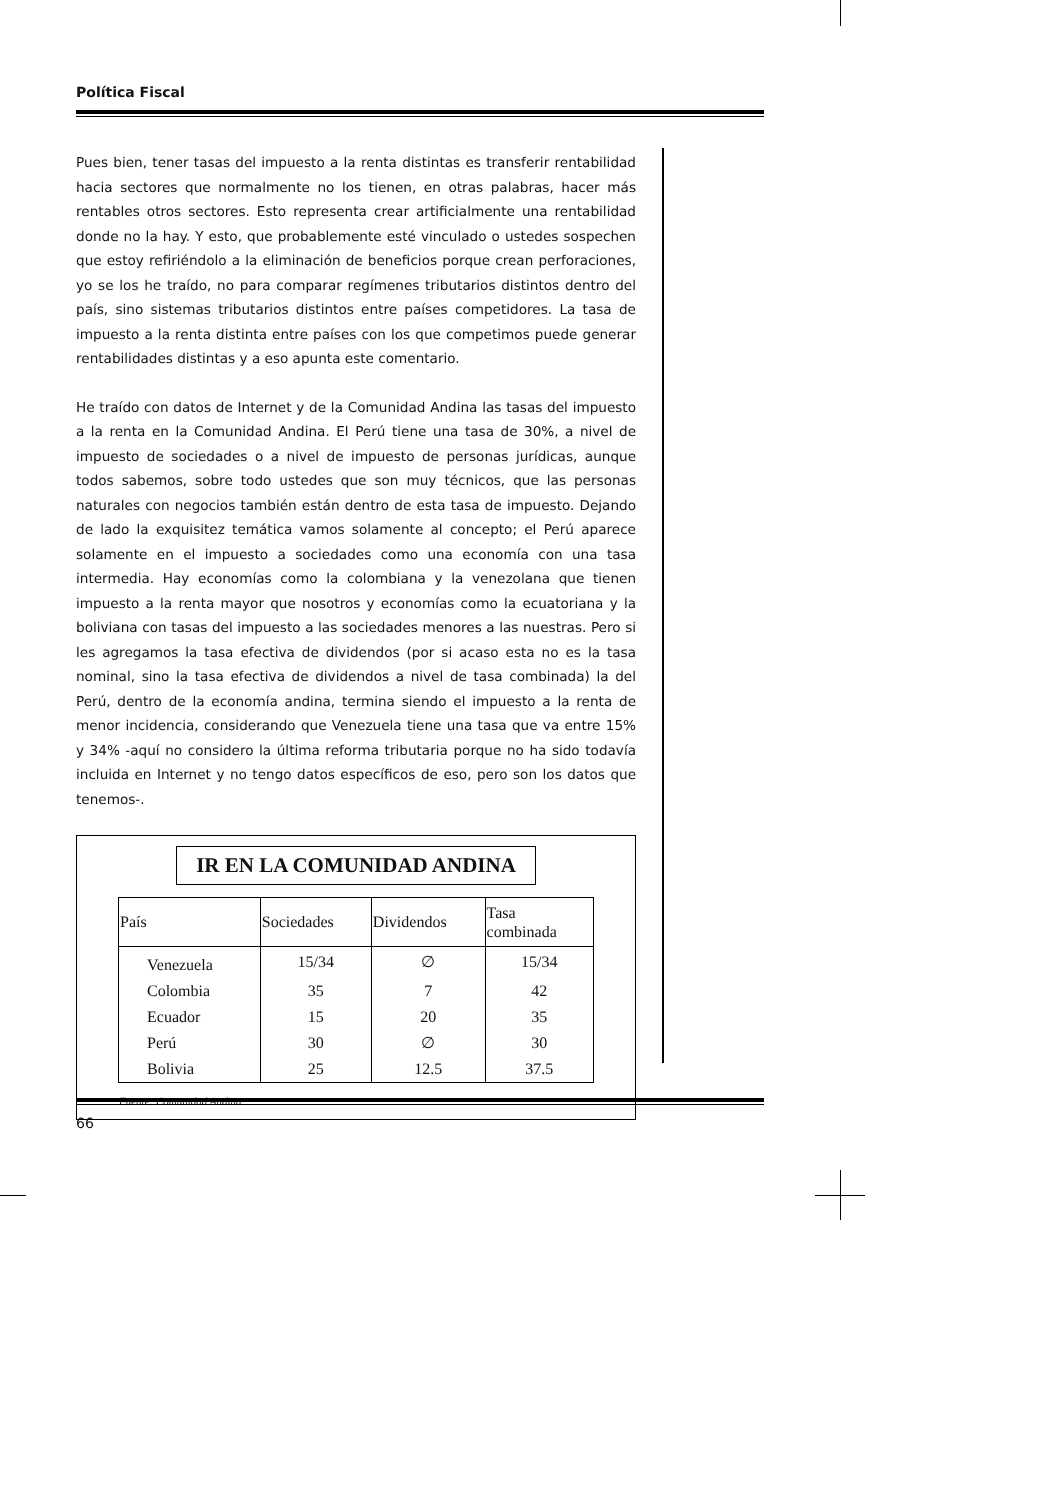Política Fiscal
Pues bien, tener tasas del impuesto a la renta distintas es transferir rentabilidad hacia sectores que normalmente no los tienen, en otras palabras, hacer más rentables otros sectores. Esto representa crear artificialmente una rentabilidad donde no la hay. Y esto, que probablemente esté vinculado o ustedes sospechen que estoy refiriéndolo a la eliminación de beneficios porque crean perforaciones, yo se los he traído, no para comparar regímenes tributarios distintos dentro del país, sino sistemas tributarios distintos entre países competidores. La tasa de impuesto a la renta distinta entre países con los que competimos puede generar rentabilidades distintas y a eso apunta este comentario.
He traído con datos de Internet y de la Comunidad Andina las tasas del impuesto a la renta en la Comunidad Andina. El Perú tiene una tasa de 30%, a nivel de impuesto de sociedades o a nivel de impuesto de personas jurídicas, aunque todos sabemos, sobre todo ustedes que son muy técnicos, que las personas naturales con negocios también están dentro de esta tasa de impuesto. Dejando de lado la exquisitez temática vamos solamente al concepto; el Perú aparece solamente en el impuesto a sociedades como una economía con una tasa intermedia. Hay economías como la colombiana y la venezolana que tienen impuesto a la renta mayor que nosotros y economías como la ecuatoriana y la boliviana con tasas del impuesto a las sociedades menores a las nuestras. Pero si les agregamos la tasa efectiva de dividendos (por si acaso esta no es la tasa nominal, sino la tasa efectiva de dividendos a nivel de tasa combinada) la del Perú, dentro de la economía andina, termina siendo el impuesto a la renta de menor incidencia, considerando que Venezuela tiene una tasa que va entre 15% y 34% -aquí no considero la última reforma tributaria porque no ha sido todavía incluida en Internet y no tengo datos específicos de eso, pero son los datos que tenemos-.
IR EN LA COMUNIDAD ANDINA
| País | Sociedades | Dividendos | Tasa combinada |
| --- | --- | --- | --- |
| Venezuela | 15/34 | ∅ | 15/34 |
| Colombia | 35 | 7 | 42 |
| Ecuador | 15 | 20 | 35 |
| Perú | 30 | ∅ | 30 |
| Bolivia | 25 | 12.5 | 37.5 |
Fuente: Comunidad Andina
66